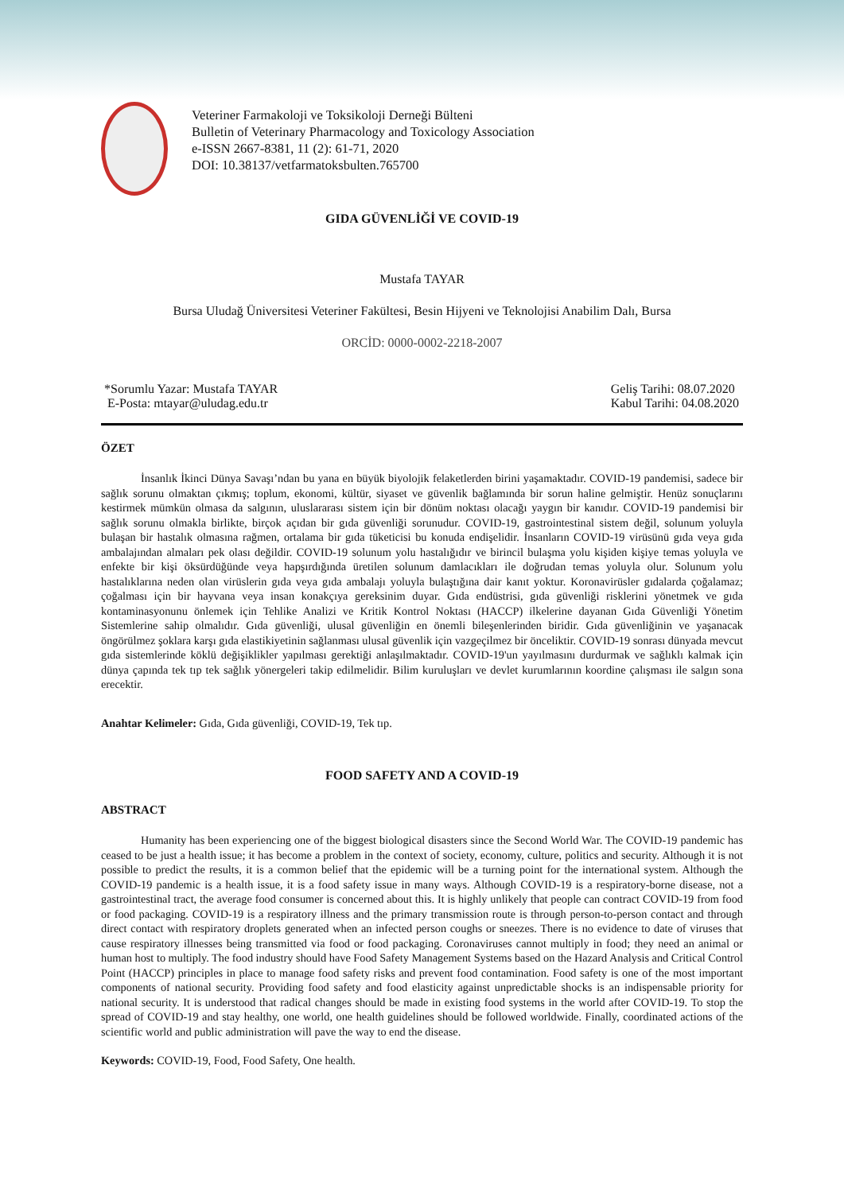Veteriner Farmakoloji ve Toksikoloji Derneği Bülteni
Bulletin of Veterinary Pharmacology and Toxicology Association
e-ISSN 2667-8381, 11 (2): 61-71, 2020
DOI: 10.38137/vetfarmatoksbulten.765700
GIDA GÜVENLİĞİ VE COVID-19
Mustafa TAYAR
Bursa Uludağ Üniversitesi Veteriner Fakültesi, Besin Hijyeni ve Teknolojisi Anabilim Dalı, Bursa
ORCİD: 0000-0002-2218-2007
*Sorumlu Yazar: Mustafa TAYAR
E-Posta: mtayar@uludag.edu.tr
Geliş Tarihi: 08.07.2020
Kabul Tarihi: 04.08.2020
ÖZET
İnsanlık İkinci Dünya Savaşı’ndan bu yana en büyük biyolojik felaketlerden birini yaşamaktadır. COVID-19 pandemisi, sadece bir sağlık sorunu olmaktan çıkmış; toplum, ekonomi, kültür, siyaset ve güvenlik bağlamında bir sorun haline gelmiştir. Henüz sonuçlarını kestirmek mümkün olmasa da salgının, uluslararası sistem için bir dönüm noktası olacağı yaygın bir kanıdır. COVID-19 pandemisi bir sağlık sorunu olmakla birlikte, birçok açıdan bir gıda güvenliği sorunudur. COVID-19, gastrointestinal sistem değil, solunum yoluyla bulaşan bir hastalık olmasına rağmen, ortalama bir gıda tüketicisi bu konuda endişelidir. İnsanların COVID-19 virüsünü gıda veya gıda ambalajından almaları pek olası değildir. COVID-19 solunum yolu hastalığıdır ve birincil bulaşma yolu kişiden kişiye temas yoluyla ve enfekte bir kişi öksürdüğünde veya hapşırdığında üretilen solunum damlacıkları ile doğrudan temas yoluyla olur. Solunum yolu hastalıklarına neden olan virüslerin gıda veya gıda ambalajı yoluyla bulaştığına dair kanıt yoktur. Koronavirüsler gıdalarda çoğalamaz; çoğalması için bir hayvana veya insan konakçıya gereksinim duyar. Gıda endüstrisi, gıda güvenliği risklerini yönetmek ve gıda kontaminasyonunu önlemek için Tehlike Analizi ve Kritik Kontrol Noktası (HACCP) ilkelerine dayanan Gıda Güvenliği Yönetim Sistemlerine sahip olmalıdır. Gıda güvenliği, ulusal güvenliğin en önemli bileşenlerinden biridir. Gıda güvenliğinin ve yaşanacak öngörülmez şoklara karşı gıda elastikiyetinin sağlanması ulusal güvenlik için vazgeçilmez bir önceliktir. COVID-19 sonrası dünyada mevcut gıda sistemlerinde köklü değişiklikler yapılması gerektiği anlaşılmaktadır. COVID-19'un yayılmasını durdurmak ve sağlıklı kalmak için dünya çapında tek tıp tek sağlık yönergeleri takip edilmelidir. Bilim kuruluşları ve devlet kurumlarının koordine çalışması ile salgın sona erecektir.
Anahtar Kelimeler: Gıda, Gıda güvenliği, COVID-19, Tek tıp.
FOOD SAFETY AND A COVID-19
ABSTRACT
Humanity has been experiencing one of the biggest biological disasters since the Second World War. The COVID-19 pandemic has ceased to be just a health issue; it has become a problem in the context of society, economy, culture, politics and security. Although it is not possible to predict the results, it is a common belief that the epidemic will be a turning point for the international system. Although the COVID-19 pandemic is a health issue, it is a food safety issue in many ways. Although COVID-19 is a respiratory-borne disease, not a gastrointestinal tract, the average food consumer is concerned about this. It is highly unlikely that people can contract COVID-19 from food or food packaging. COVID-19 is a respiratory illness and the primary transmission route is through person-to-person contact and through direct contact with respiratory droplets generated when an infected person coughs or sneezes. There is no evidence to date of viruses that cause respiratory illnesses being transmitted via food or food packaging. Coronaviruses cannot multiply in food; they need an animal or human host to multiply. The food industry should have Food Safety Management Systems based on the Hazard Analysis and Critical Control Point (HACCP) principles in place to manage food safety risks and prevent food contamination. Food safety is one of the most important components of national security. Providing food safety and food elasticity against unpredictable shocks is an indispensable priority for national security. It is understood that radical changes should be made in existing food systems in the world after COVID-19. To stop the spread of COVID-19 and stay healthy, one world, one health guidelines should be followed worldwide. Finally, coordinated actions of the scientific world and public administration will pave the way to end the disease.
Keywords: COVID-19, Food, Food Safety, One health.